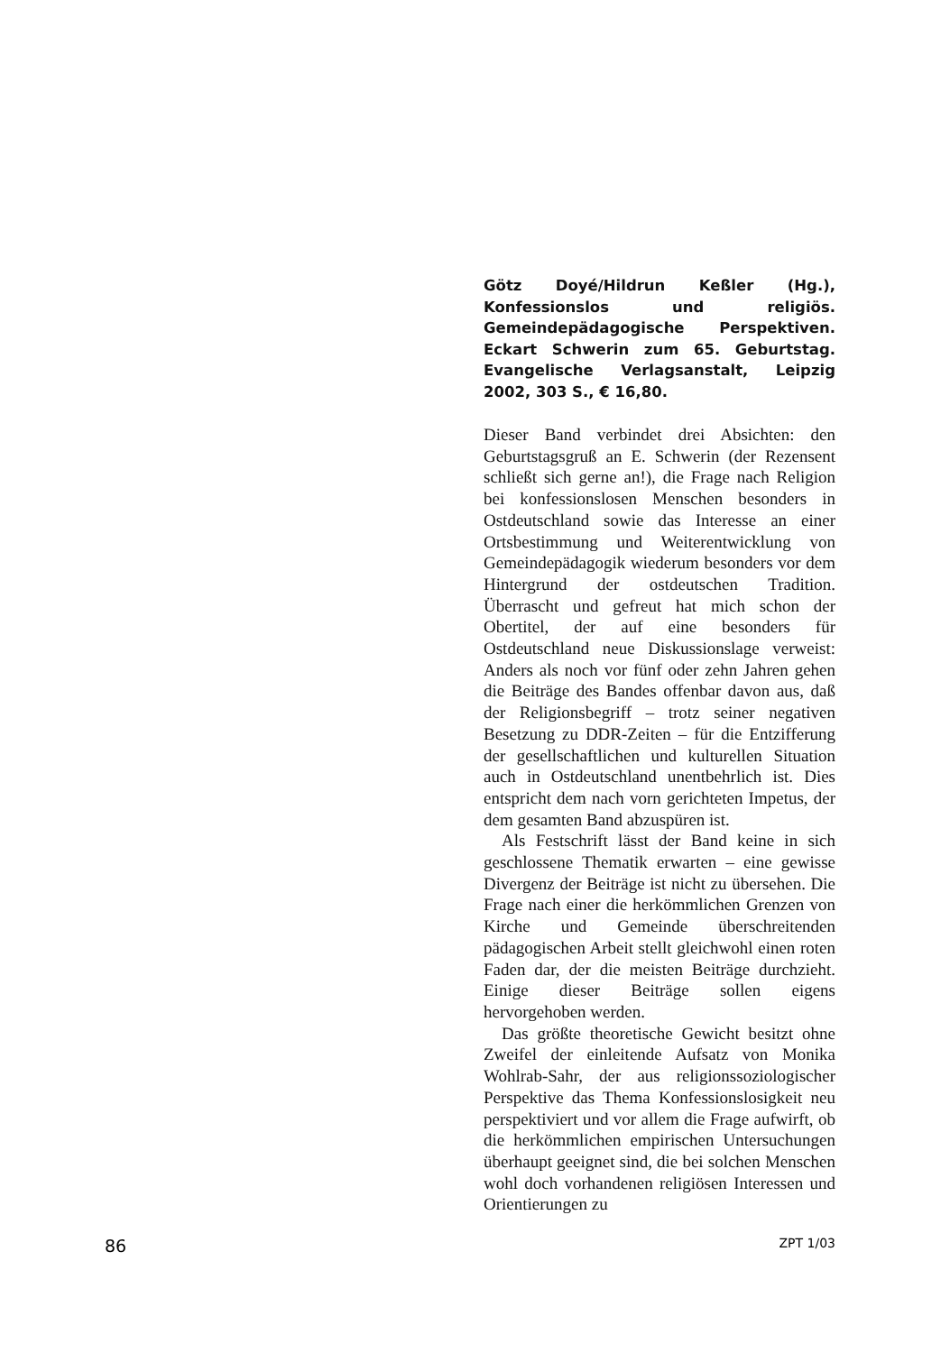Götz Doyé/Hildrun Keßler (Hg.), Konfessionslos und religiös. Gemeindepädagogische Perspektiven. Eckart Schwerin zum 65. Geburtstag. Evangelische Verlagsanstalt, Leipzig 2002, 303 S., € 16,80.
Dieser Band verbindet drei Absichten: den Geburtstagsgruß an E. Schwerin (der Rezensent schließt sich gerne an!), die Frage nach Religion bei konfessionslosen Menschen besonders in Ostdeutschland sowie das Interesse an einer Ortsbestimmung und Weiterentwicklung von Gemeindepädagogik wiederum besonders vor dem Hintergrund der ostdeutschen Tradition. Überrascht und gefreut hat mich schon der Obertitel, der auf eine besonders für Ostdeutschland neue Diskussionslage verweist: Anders als noch vor fünf oder zehn Jahren gehen die Beiträge des Bandes offenbar davon aus, daß der Religionsbegriff – trotz seiner negativen Besetzung zu DDR-Zeiten – für die Entzifferung der gesellschaftlichen und kulturellen Situation auch in Ostdeutschland unentbehrlich ist. Dies entspricht dem nach vorn gerichteten Impetus, der dem gesamten Band abzuspüren ist.
Als Festschrift lässt der Band keine in sich geschlossene Thematik erwarten – eine gewisse Divergenz der Beiträge ist nicht zu übersehen. Die Frage nach einer die herkömmlichen Grenzen von Kirche und Gemeinde überschreitenden pädagogischen Arbeit stellt gleichwohl einen roten Faden dar, der die meisten Beiträge durchzieht. Einige dieser Beiträge sollen eigens hervorgehoben werden.
Das größte theoretische Gewicht besitzt ohne Zweifel der einleitende Aufsatz von Monika Wohlrab-Sahr, der aus religionssoziologischer Perspektive das Thema Konfessionslosigkeit neu perspektiviert und vor allem die Frage aufwirft, ob die herkömmlichen empirischen Untersuchungen überhaupt geeignet sind, die bei solchen Menschen wohl doch vorhandenen religiösen Interessen und Orientierungen zu
86 ZPT 1/03